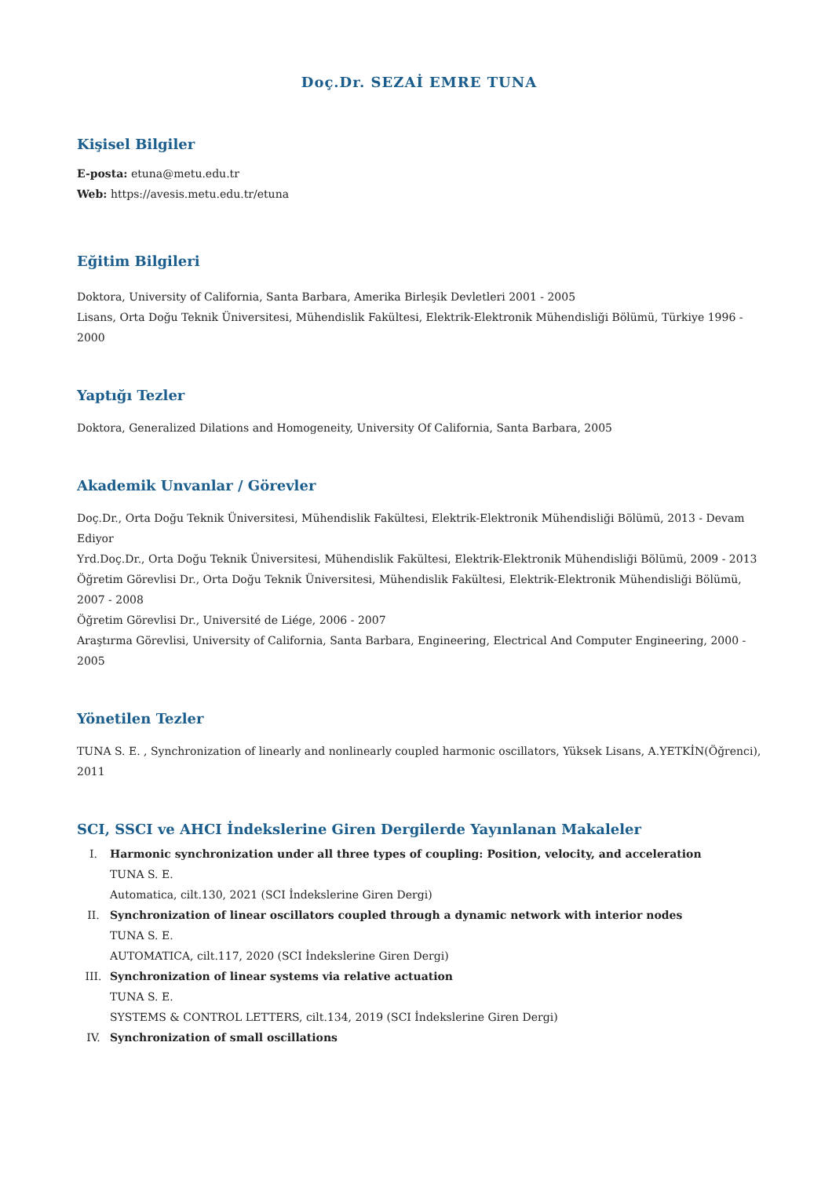Doç.Dr. SEZAİ EMRE TUNA
Kişisel Bilgiler
E-posta: etuna@metu.edu.tr
Web: https://avesis.metu.edu.tr/etuna
Eğitim Bilgileri
Doktora, University of California, Santa Barbara, Amerika Birleşik Devletleri 2001 - 2005
Lisans, Orta Doğu Teknik Üniversitesi, Mühendislik Fakültesi, Elektrik-Elektronik Mühendisliği Bölümü, Türkiye 1996 - 2000
Yaptığı Tezler
Doktora, Generalized Dilations and Homogeneity, University Of California, Santa Barbara, 2005
Akademik Unvanlar / Görevler
Doç.Dr., Orta Doğu Teknik Üniversitesi, Mühendislik Fakültesi, Elektrik-Elektronik Mühendisliği Bölümü, 2013 - Devam Ediyor
Yrd.Doç.Dr., Orta Doğu Teknik Üniversitesi, Mühendislik Fakültesi, Elektrik-Elektronik Mühendisliği Bölümü, 2009 - 2013
Öğretim Görevlisi Dr., Orta Doğu Teknik Üniversitesi, Mühendislik Fakültesi, Elektrik-Elektronik Mühendisliği Bölümü, 2007 - 2008
Öğretim Görevlisi Dr., Université de Liége, 2006 - 2007
Araştırma Görevlisi, University of California, Santa Barbara, Engineering, Electrical And Computer Engineering, 2000 - 2005
Yönetilen Tezler
TUNA S. E. , Synchronization of linearly and nonlinearly coupled harmonic oscillators, Yüksek Lisans, A.YETKİN(Öğrenci), 2011
SCI, SSCI ve AHCI İndekslerine Giren Dergilerde Yayınlanan Makaleler
I. Harmonic synchronization under all three types of coupling: Position, velocity, and acceleration
TUNA S. E.
Automatica, cilt.130, 2021 (SCI İndekslerine Giren Dergi)
II. Synchronization of linear oscillators coupled through a dynamic network with interior nodes
TUNA S. E.
AUTOMATICA, cilt.117, 2020 (SCI İndekslerine Giren Dergi)
III. Synchronization of linear systems via relative actuation
TUNA S. E.
SYSTEMS & CONTROL LETTERS, cilt.134, 2019 (SCI İndekslerine Giren Dergi)
IV. Synchronization of small oscillations